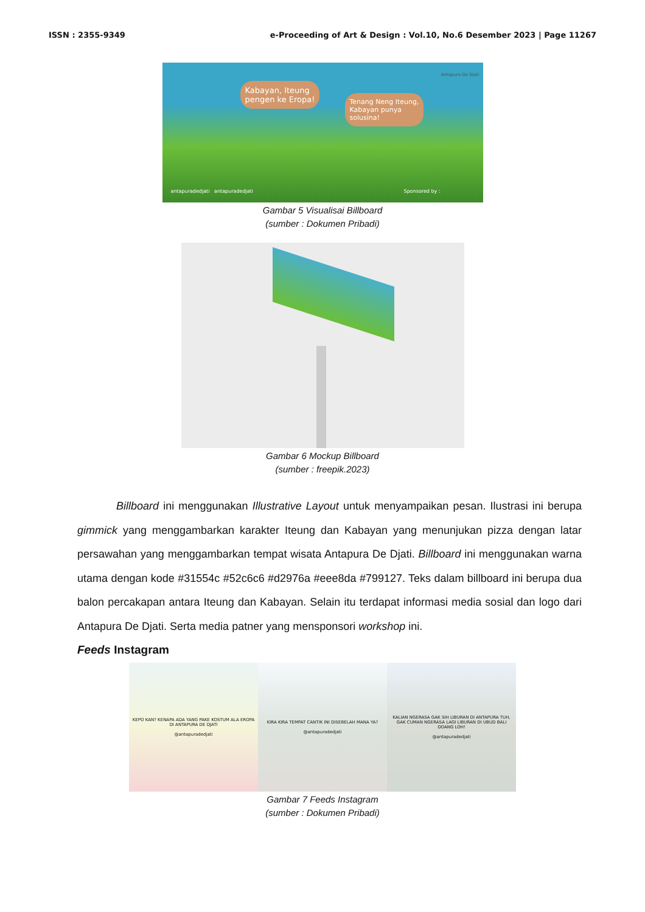ISSN : 2355-9349 e-Proceeding of Art & Design : Vol.10, No.6 Desember 2023 | Page 11267
Kabayan, Iteung
pengen ke Eropa!
Tenang Neng Iteung,
Kabayan punya
solusina!
Antapura De Djati
antapuradedjati antapuradedjati
Sponsored by :
Gambar 5 Visualisai Billboard
(sumber : Dokumen Pribadi)
Gambar 6 Mockup Billboard
(sumber : freepik.2023)
Billboard ini menggunakan Illustrative Layout untuk menyampaikan pesan. Ilustrasi ini berupa gimmick yang menggambarkan karakter Iteung dan Kabayan yang menunjukan pizza dengan latar persawahan yang menggambarkan tempat wisata Antapura De Djati. Billboard ini menggunakan warna utama dengan kode #31554c #52c6c6 #d2976a #eee8da #799127. Teks dalam billboard ini berupa dua balon percakapan antara Iteung dan Kabayan. Selain itu terdapat informasi media sosial dan logo dari Antapura De Djati. Serta media patner yang mensponsori workshop ini.
Feeds Instagram
KEPO KAN? KENAPA ADA YANG PAKE KOSTUM ALA EROPA DI ANTAPURA DE DJATI
@antapuradedjati
KIRA KIRA TEMPAT CANTIK INI DISEBELAH MANA YA?
@antapuradedjati
KALIAN NGERASA GAK SIH LIBURAN DI ANTAPURA TUH, GAK CUMAN NGERASA LAGI LIBURAN DI UBUD BALI DOANG LOH!
@antapuradedjati
Gambar 7 Feeds Instagram
(sumber : Dokumen Pribadi)